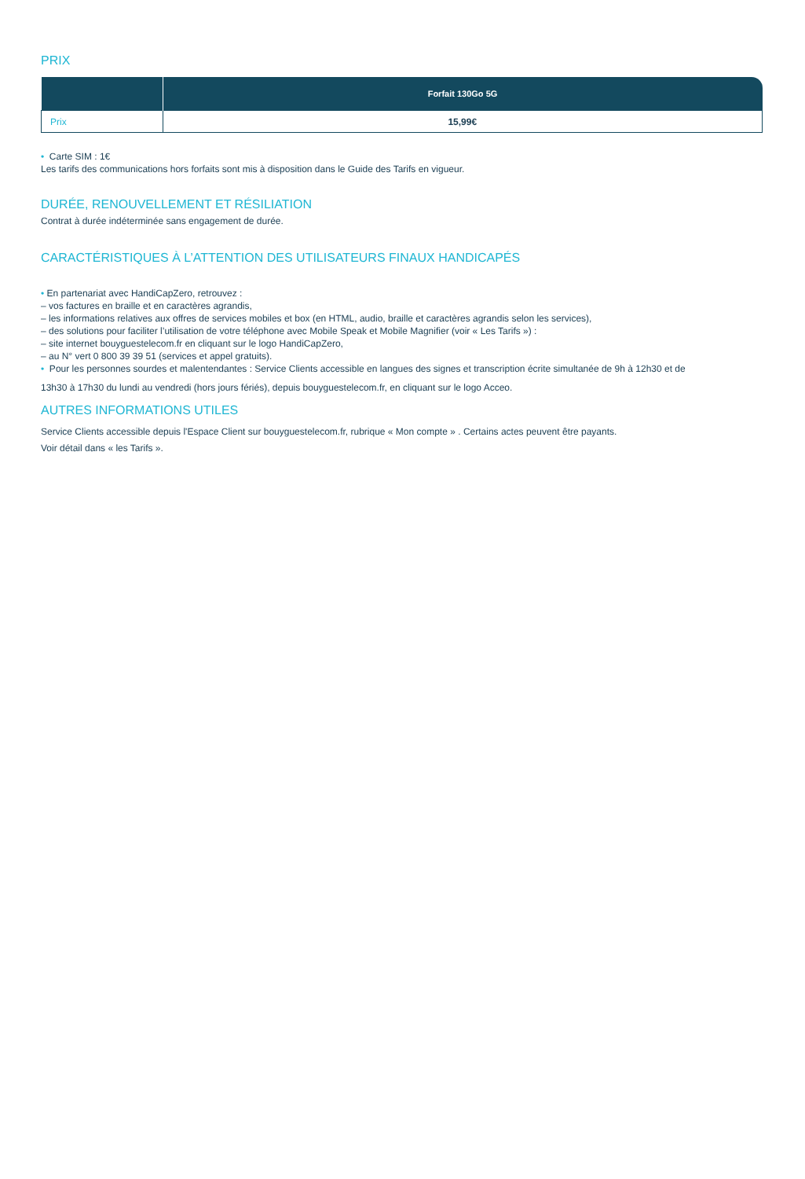PRIX
| | Forfait 130Go 5G |
| --- | --- |
| Prix | 15,99€ |
• Carte SIM : 1€
Les tarifs des communications hors forfaits sont mis à disposition dans le Guide des Tarifs en vigueur.
DURÉE, RENOUVELLEMENT ET RÉSILIATION
Contrat à durée indéterminée sans engagement de durée.
CARACTÉRISTIQUES À L’ATTENTION DES UTILISATEURS FINAUX HANDICAPÉS
• En partenariat avec HandiCapZero, retrouvez :
– vos factures en braille et en caractères agrandis,
– les informations relatives aux offres de services mobiles et box (en HTML, audio, braille et caractères agrandis selon les services),
– des solutions pour faciliter l’utilisation de votre téléphone avec Mobile Speak et Mobile Magnifier (voir « Les Tarifs ») :
– site internet bouyguestelecom.fr en cliquant sur le logo HandiCapZero,
– au N° vert 0 800 39 39 51 (services et appel gratuits).
• Pour les personnes sourdes et malentendantes : Service Clients accessible en langues des signes et transcription écrite simultanée de 9h à 12h30 et de
13h30 à 17h30 du lundi au vendredi (hors jours fériés), depuis bouyguestelecom.fr, en cliquant sur le logo Acceo.
AUTRES INFORMATIONS UTILES
Service Clients accessible depuis l'Espace Client sur bouyguestelecom.fr, rubrique « Mon compte » . Certains actes peuvent être payants.
Voir détail dans « les Tarifs ».